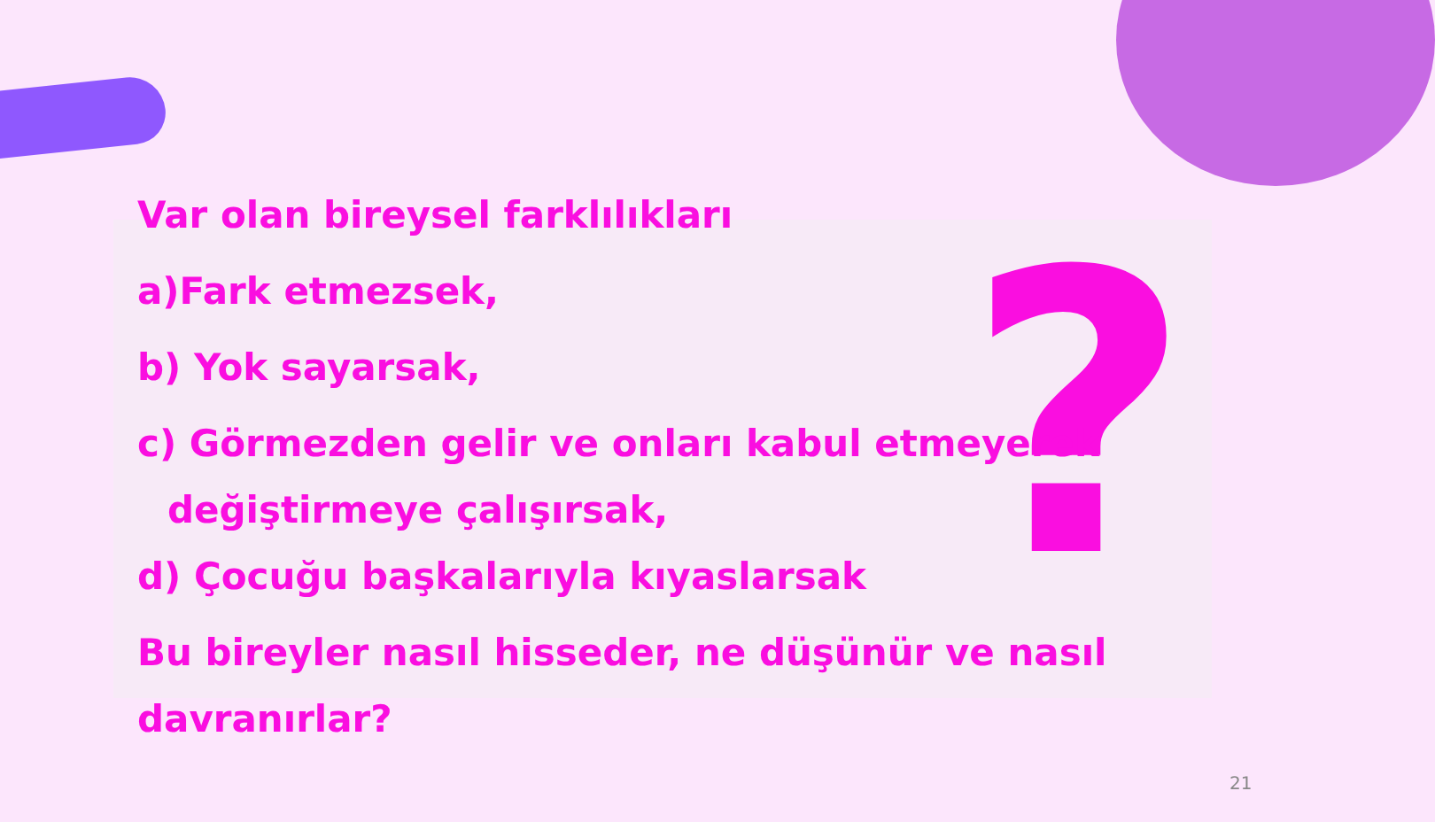?
Var olan bireysel farklılıkları
a)Fark etmezsek,
b) Yok sayarsak,
c) Görmezden gelir ve onları kabul etmeyerek
değiştirmeye çalışırsak,
d) Çocuğu başkalarıyla kıyaslarsak
Bu bireyler nasıl hisseder, ne düşünür ve nasıl
davranırlar?
21